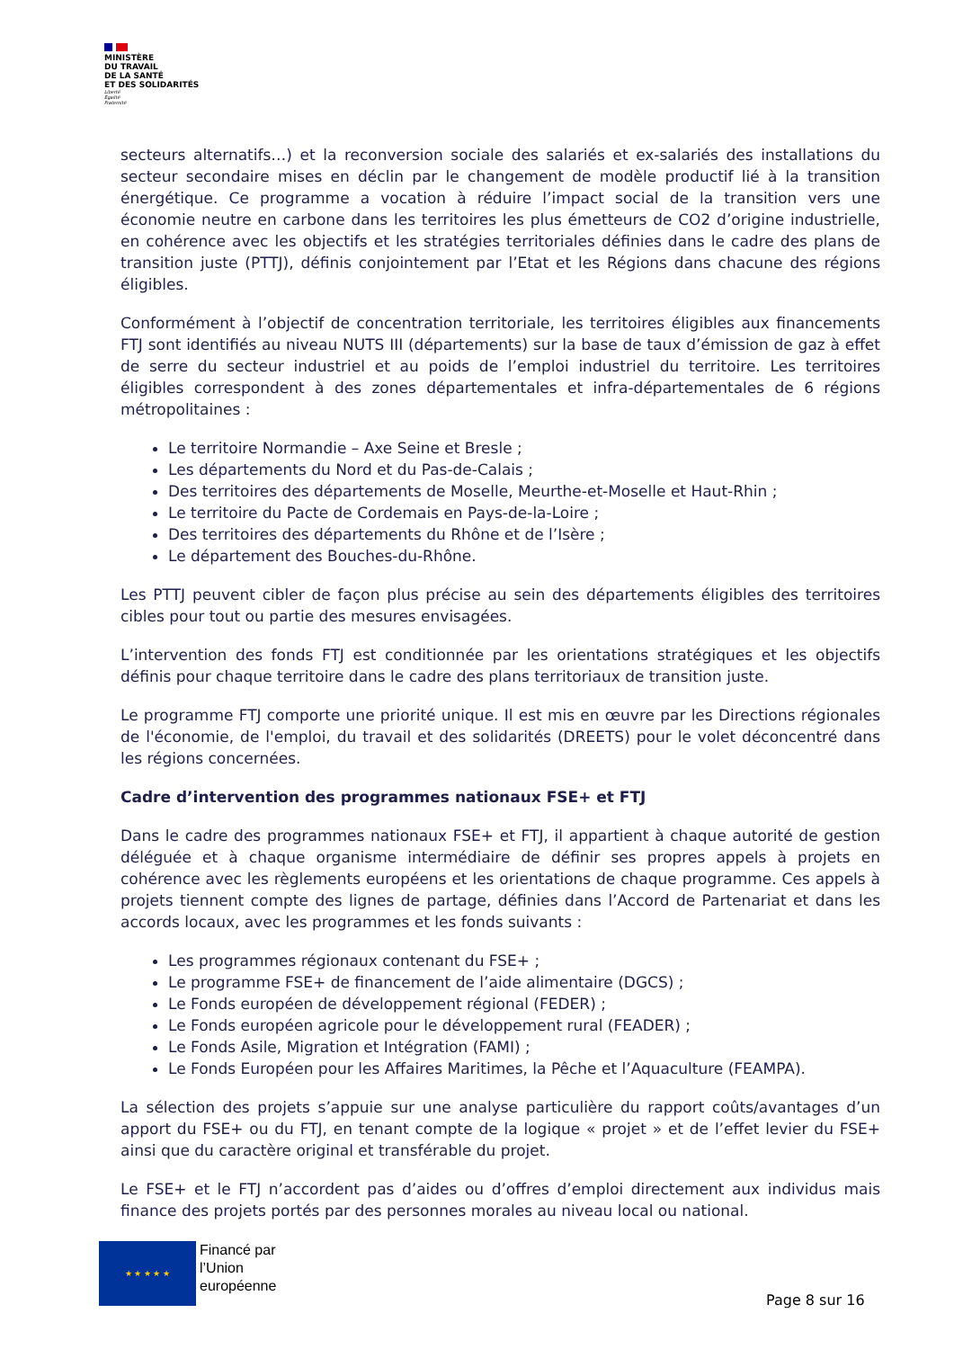MINISTÈRE
DU TRAVAIL
DE LA SANTÉ
ET DES SOLIDARITÉS
Liberté
Égalité
Fraternité
secteurs alternatifs…) et la reconversion sociale des salariés et ex-salariés des installations du secteur secondaire mises en déclin par le changement de modèle productif lié à la transition énergétique. Ce programme a vocation à réduire l’impact social de la transition vers une économie neutre en carbone dans les territoires les plus émetteurs de CO2 d’origine industrielle, en cohérence avec les objectifs et les stratégies territoriales définies dans le cadre des plans de transition juste (PTTJ), définis conjointement par l’Etat et les Régions dans chacune des régions éligibles.
Conformément à l’objectif de concentration territoriale, les territoires éligibles aux financements FTJ sont identifiés au niveau NUTS III (départements) sur la base de taux d’émission de gaz à effet de serre du secteur industriel et au poids de l’emploi industriel du territoire. Les territoires éligibles correspondent à des zones départementales et infra-départementales de 6 régions métropolitaines :
Le territoire Normandie – Axe Seine et Bresle ;
Les départements du Nord et du Pas-de-Calais ;
Des territoires des départements de Moselle, Meurthe-et-Moselle et Haut-Rhin ;
Le territoire du Pacte de Cordemais en Pays-de-la-Loire ;
Des territoires des départements du Rhône et de l’Isère ;
Le département des Bouches-du-Rhône.
Les PTTJ peuvent cibler de façon plus précise au sein des départements éligibles des territoires cibles pour tout ou partie des mesures envisagées.
L’intervention des fonds FTJ est conditionnée par les orientations stratégiques et les objectifs définis pour chaque territoire dans le cadre des plans territoriaux de transition juste.
Le programme FTJ comporte une priorité unique. Il est mis en œuvre par les Directions régionales de l'économie, de l'emploi, du travail et des solidarités (DREETS) pour le volet déconcentré dans les régions concernées.
Cadre d’intervention des programmes nationaux FSE+ et FTJ
Dans le cadre des programmes nationaux FSE+ et FTJ, il appartient à chaque autorité de gestion déléguée et à chaque organisme intermédiaire de définir ses propres appels à projets en cohérence avec les règlements européens et les orientations de chaque programme. Ces appels à projets tiennent compte des lignes de partage, définies dans l’Accord de Partenariat et dans les accords locaux, avec les programmes et les fonds suivants :
Les programmes régionaux contenant du FSE+ ;
Le programme FSE+ de financement de l’aide alimentaire (DGCS) ;
Le Fonds européen de développement régional (FEDER) ;
Le Fonds européen agricole pour le développement rural (FEADER) ;
Le Fonds Asile, Migration et Intégration (FAMI) ;
Le Fonds Européen pour les Affaires Maritimes, la Pêche et l’Aquaculture (FEAMPA).
La sélection des projets s’appuie sur une analyse particulière du rapport coûts/avantages d’un apport du FSE+ ou du FTJ, en tenant compte de la logique « projet » et de l’effet levier du FSE+ ainsi que du caractère original et transférable du projet.
Le FSE+ et le FTJ n’accordent pas d’aides ou d’offres d’emploi directement aux individus mais finance des projets portés par des personnes morales au niveau local ou national.
★ ★ ★ ★ ★
Financé par
l’Union
européenne
Page 8 sur 16